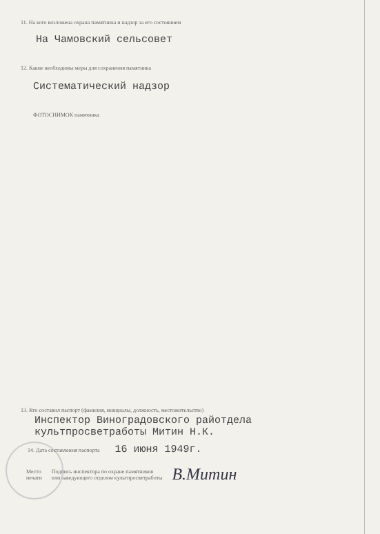11. На кого возложена охрана памятника и надзор за его состоянием
На Чамовский сельсовет
12. Какие необходимы меры для сохранения памятника
Систематический надзор
ФОТОСНИМОК памятника
13. Кто составил паспорт (фамилия, инициалы, должность, местожительство)
Инспектор Виноградовского райотдела
культпросветработы Митин Н.К.
14. Дата составления паспорта 16 июня 1949г.
Место
печати
Подпись инспектора по охране памятников
или заведующего отделом культпросветработы
В.Митин